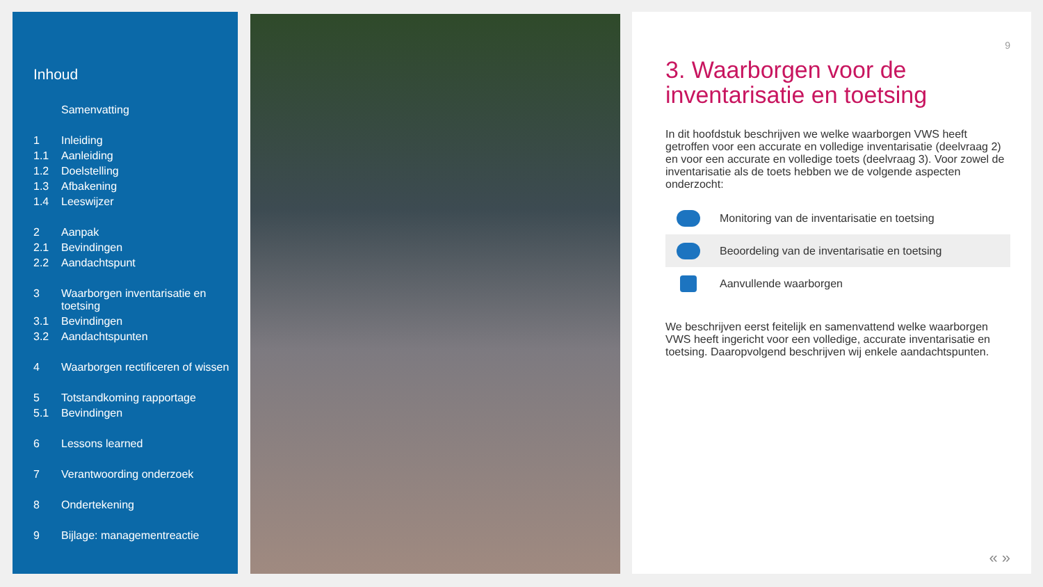Inhoud
Samenvatting
1 Inleiding
1.1 Aanleiding
1.2 Doelstelling
1.3 Afbakening
1.4 Leeswijzer
2 Aanpak
2.1 Bevindingen
2.2 Aandachtspunt
3 Waarborgen inventarisatie en toetsing
3.1 Bevindingen
3.2 Aandachtspunten
4 Waarborgen rectificeren of wissen
5 Totstandkoming rapportage
5.1 Bevindingen
6 Lessons learned
7 Verantwoording onderzoek
8 Ondertekening
9 Bijlage: managementreactie
9
3. Waarborgen voor de inventarisatie en toetsing
In dit hoofdstuk beschrijven we welke waarborgen VWS heeft getroffen voor een accurate en volledige inventarisatie (deelvraag 2) en voor een accurate en volledige toets (deelvraag 3). Voor zowel de inventarisatie als de toets hebben we de volgende aspecten onderzocht:
Monitoring van de inventarisatie en toetsing
Beoordeling van de inventarisatie en toetsing
Aanvullende waarborgen
We beschrijven eerst feitelijk en samenvattend welke waarborgen VWS heeft ingericht voor een volledige, accurate inventarisatie en toetsing. Daaropvolgend beschrijven wij enkele aandachtspunten.
« »